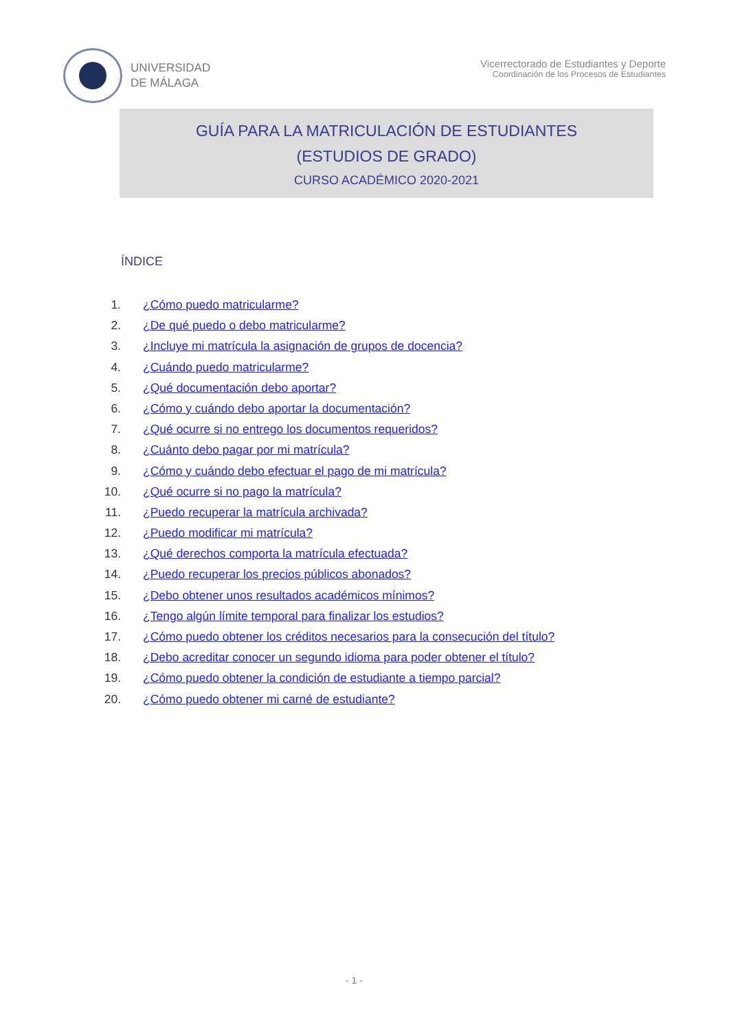UNIVERSIDAD
DE MÁLAGA
Vicerrectorado de Estudiantes y Deporte
Coordinación de los Procesos de Estudiantes
GUÍA PARA LA MATRICULACIÓN DE ESTUDIANTES
(ESTUDIOS DE GRADO)
CURSO ACADÉMICO 2020-2021
ÍNDICE
1. ¿Cómo puedo matricularme?
2. ¿De qué puedo o debo matricularme?
3. ¿Incluye mi matrícula la asignación de grupos de docencia?
4. ¿Cuándo puedo matricularme?
5. ¿Qué documentación debo aportar?
6. ¿Cómo y cuándo debo aportar la documentación?
7. ¿Qué ocurre si no entrego los documentos requeridos?
8. ¿Cuánto debo pagar por mi matrícula?
9. ¿Cómo y cuándo debo efectuar el pago de mi matrícula?
10. ¿Qué ocurre si no pago la matrícula?
11. ¿Puedo recuperar la matrícula archivada?
12. ¿Puedo modificar mi matrícula?
13. ¿Qué derechos comporta la matrícula efectuada?
14. ¿Puedo recuperar los precios públicos abonados?
15. ¿Debo obtener unos resultados académicos mínimos?
16. ¿Tengo algún límite temporal para finalizar los estudios?
17. ¿Cómo puedo obtener los créditos necesarios para la consecución del título?
18. ¿Debo acreditar conocer un segundo idioma para poder obtener el título?
19. ¿Cómo puedo obtener la condición de estudiante a tiempo parcial?
20. ¿Cómo puedo obtener mi carné de estudiante?
- 1 -